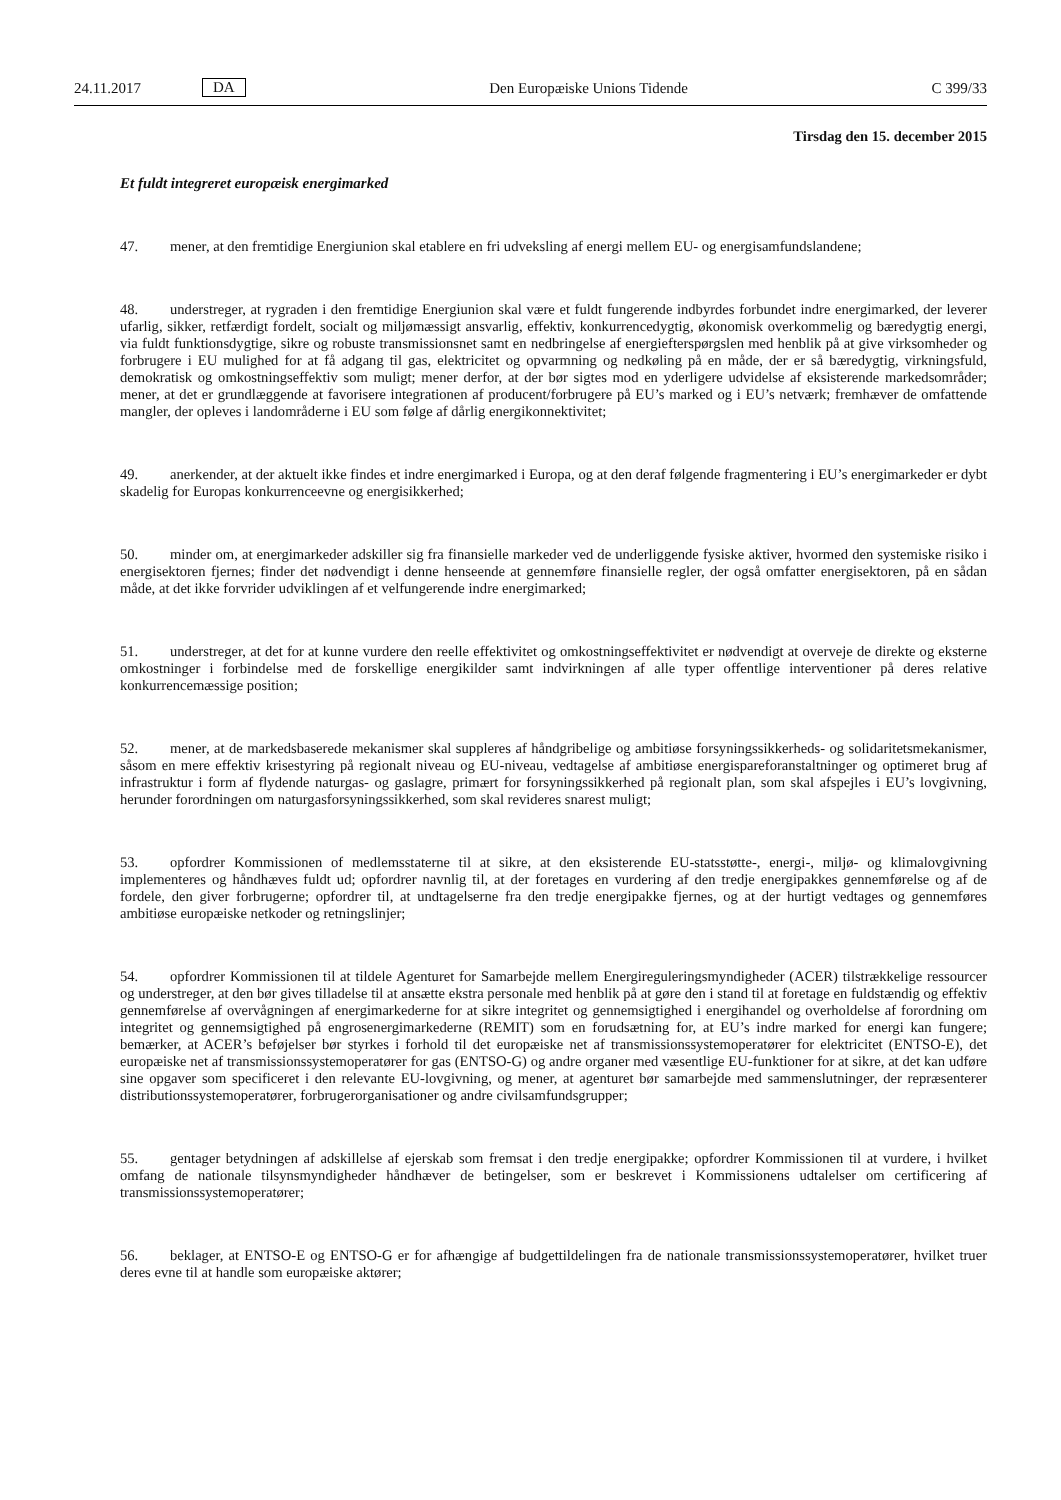24.11.2017 DA Den Europæiske Unions Tidende C 399/33
Tirsdag den 15. december 2015
Et fuldt integreret europæisk energimarked
47. mener, at den fremtidige Energiunion skal etablere en fri udveksling af energi mellem EU- og energisamfunds­landene;
48. understreger, at rygraden i den fremtidige Energiunion skal være et fuldt fungerende indbyrdes forbundet indre energimarked, der leverer ufarlig, sikker, retfærdigt fordelt, socialt og miljømæssigt ansvarlig, effektiv, konkurrencedygtig, økonomisk overkommelig og bæredygtig energi, via fuldt funktionsdygtige, sikre og robuste transmissionsnet samt en nedbringelse af energiefterspørgslen med henblik på at give virksomheder og forbrugere i EU mulighed for at få adgang til gas, elektricitet og opvarmning og nedkøling på en måde, der er så bæredygtig, virkningsfuld, demokratisk og omkostningseffektiv som muligt; mener derfor, at der bør sigtes mod en yderligere udvidelse af eksisterende markedsområder; mener, at det er grundlæggende at favorisere integrationen af producent/forbrugere på EU’s marked og i EU’s netværk; fremhæver de omfattende mangler, der opleves i landområderne i EU som følge af dårlig energikonnektivitet;
49. anerkender, at der aktuelt ikke findes et indre energimarked i Europa, og at den deraf følgende fragmentering i EU’s energimarkeder er dybt skadelig for Europas konkurrenceevne og energisikkerhed;
50. minder om, at energimarkeder adskiller sig fra finansielle markeder ved de underliggende fysiske aktiver, hvormed den systemiske risiko i energisektoren fjernes; finder det nødvendigt i denne henseende at gennemføre finansielle regler, der også omfatter energisektoren, på en sådan måde, at det ikke forvrider udviklingen af et velfungerende indre energimarked;
51. understreger, at det for at kunne vurdere den reelle effektivitet og omkostningseffektivitet er nødvendigt at overveje de direkte og eksterne omkostninger i forbindelse med de forskellige energikilder samt indvirkningen af alle typer offentlige interventioner på deres relative konkurrencemæssige position;
52. mener, at de markedsbaserede mekanismer skal suppleres af håndgribelige og ambitiøse forsyningssikkerheds- og solidaritetsmekanismer, såsom en mere effektiv krisestyring på regionalt niveau og EU-niveau, vedtagelse af ambitiøse energispareforanstaltninger og optimeret brug af infrastruktur i form af flydende naturgas- og gaslagre, primært for forsyningssikkerhed på regionalt plan, som skal afspejles i EU’s lovgivning, herunder forordningen om naturgasforsy­ningssikkerhed, som skal revideres snarest muligt;
53. opfordrer Kommissionen of medlemsstaterne til at sikre, at den eksisterende EU-statsstøtte-, energi-, miljø- og klimalovgivning implementeres og håndhæves fuldt ud; opfordrer navnlig til, at der foretages en vurdering af den tredje energipakkes gennemførelse og af de fordele, den giver forbrugerne; opfordrer til, at undtagelserne fra den tredje energipakke fjernes, og at der hurtigt vedtages og gennemføres ambitiøse europæiske netkoder og retningslinjer;
54. opfordrer Kommissionen til at tildele Agenturet for Samarbejde mellem Energireguleringsmyndigheder (ACER) tilstrækkelige ressourcer og understreger, at den bør gives tilladelse til at ansætte ekstra personale med henblik på at gøre den i stand til at foretage en fuldstændig og effektiv gennemførelse af overvågningen af energimarkederne for at sikre integritet og gennemsigtighed i energihandel og overholdelse af forordning om integritet og gennemsigtighed på engrosenergimarkederne (REMIT) som en forudsætning for, at EU’s indre marked for energi kan fungere; bemærker, at ACER’s beføjelser bør styrkes i forhold til det europæiske net af transmissionssystemoperatører for elektricitet (ENTSO-E), det europæiske net af transmissionssystemoperatører for gas (ENTSO-G) og andre organer med væsentlige EU-funktioner for at sikre, at det kan udføre sine opgaver som specificeret i den relevante EU-lovgivning, og mener, at agenturet bør samarbejde med sammenslutninger, der repræsenterer distributionssystemoperatører, forbrugerorganisationer og andre civilsamfundsgrupper;
55. gentager betydningen af adskillelse af ejerskab som fremsat i den tredje energipakke; opfordrer Kommissionen til at vurdere, i hvilket omfang de nationale tilsynsmyndigheder håndhæver de betingelser, som er beskrevet i Kommissionens udtalelser om certificering af transmissionssystemoperatører;
56. beklager, at ENTSO-E og ENTSO-G er for afhængige af budgettildelingen fra de nationale transmissions­systemoperatører, hvilket truer deres evne til at handle som europæiske aktører;